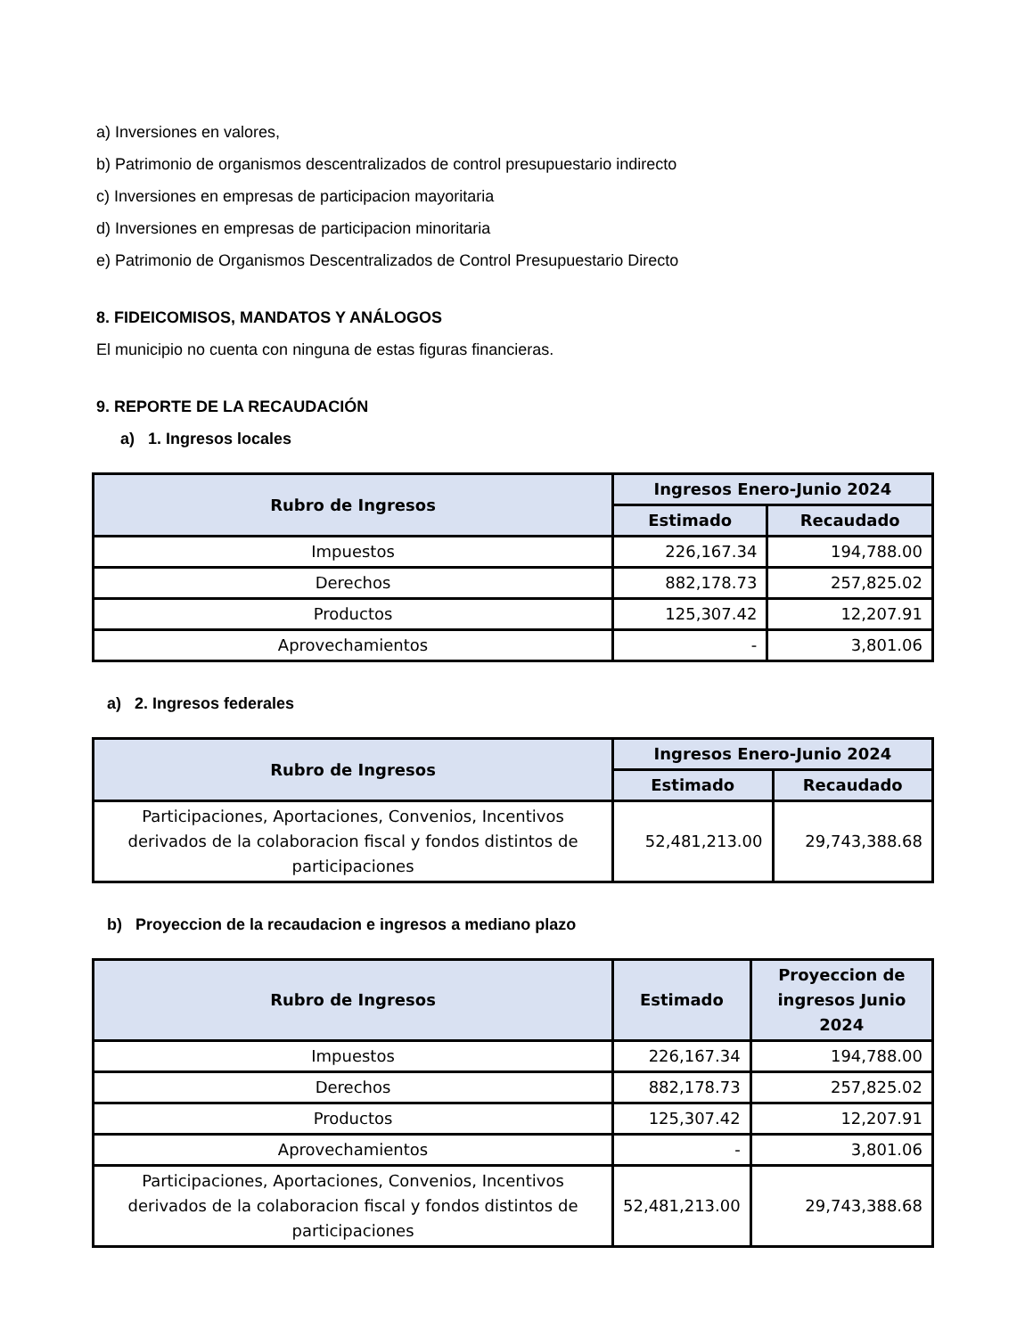a) Inversiones en valores,
b) Patrimonio de organismos descentralizados de control presupuestario indirecto
c) Inversiones en empresas de participacion mayoritaria
d) Inversiones en empresas de participacion minoritaria
e) Patrimonio de Organismos Descentralizados de Control Presupuestario Directo
8. FIDEICOMISOS, MANDATOS Y ANÁLOGOS
El municipio no cuenta con ninguna de estas figuras financieras.
9. REPORTE DE LA RECAUDACIÓN
a) 1. Ingresos locales
| Rubro de Ingresos | Ingresos Enero-Junio 2024 | |
| --- | --- | --- |
| | Estimado | Recaudado |
| Impuestos | 226,167.34 | 194,788.00 |
| Derechos | 882,178.73 | 257,825.02 |
| Productos | 125,307.42 | 12,207.91 |
| Aprovechamientos | - | 3,801.06 |
a) 2. Ingresos federales
| Rubro de Ingresos | Ingresos Enero-Junio 2024 | |
| --- | --- | --- |
| | Estimado | Recaudado |
| Participaciones, Aportaciones, Convenios, Incentivos derivados de la colaboracion fiscal y fondos distintos de participaciones | 52,481,213.00 | 29,743,388.68 |
b) Proyeccion de la recaudacion e ingresos a mediano plazo
| Rubro de Ingresos | Estimado | Proyeccion de ingresos Junio 2024 |
| --- | --- | --- |
| Impuestos | 226,167.34 | 194,788.00 |
| Derechos | 882,178.73 | 257,825.02 |
| Productos | 125,307.42 | 12,207.91 |
| Aprovechamientos | - | 3,801.06 |
| Participaciones, Aportaciones, Convenios, Incentivos derivados de la colaboracion fiscal y fondos distintos de participaciones | 52,481,213.00 | 29,743,388.68 |